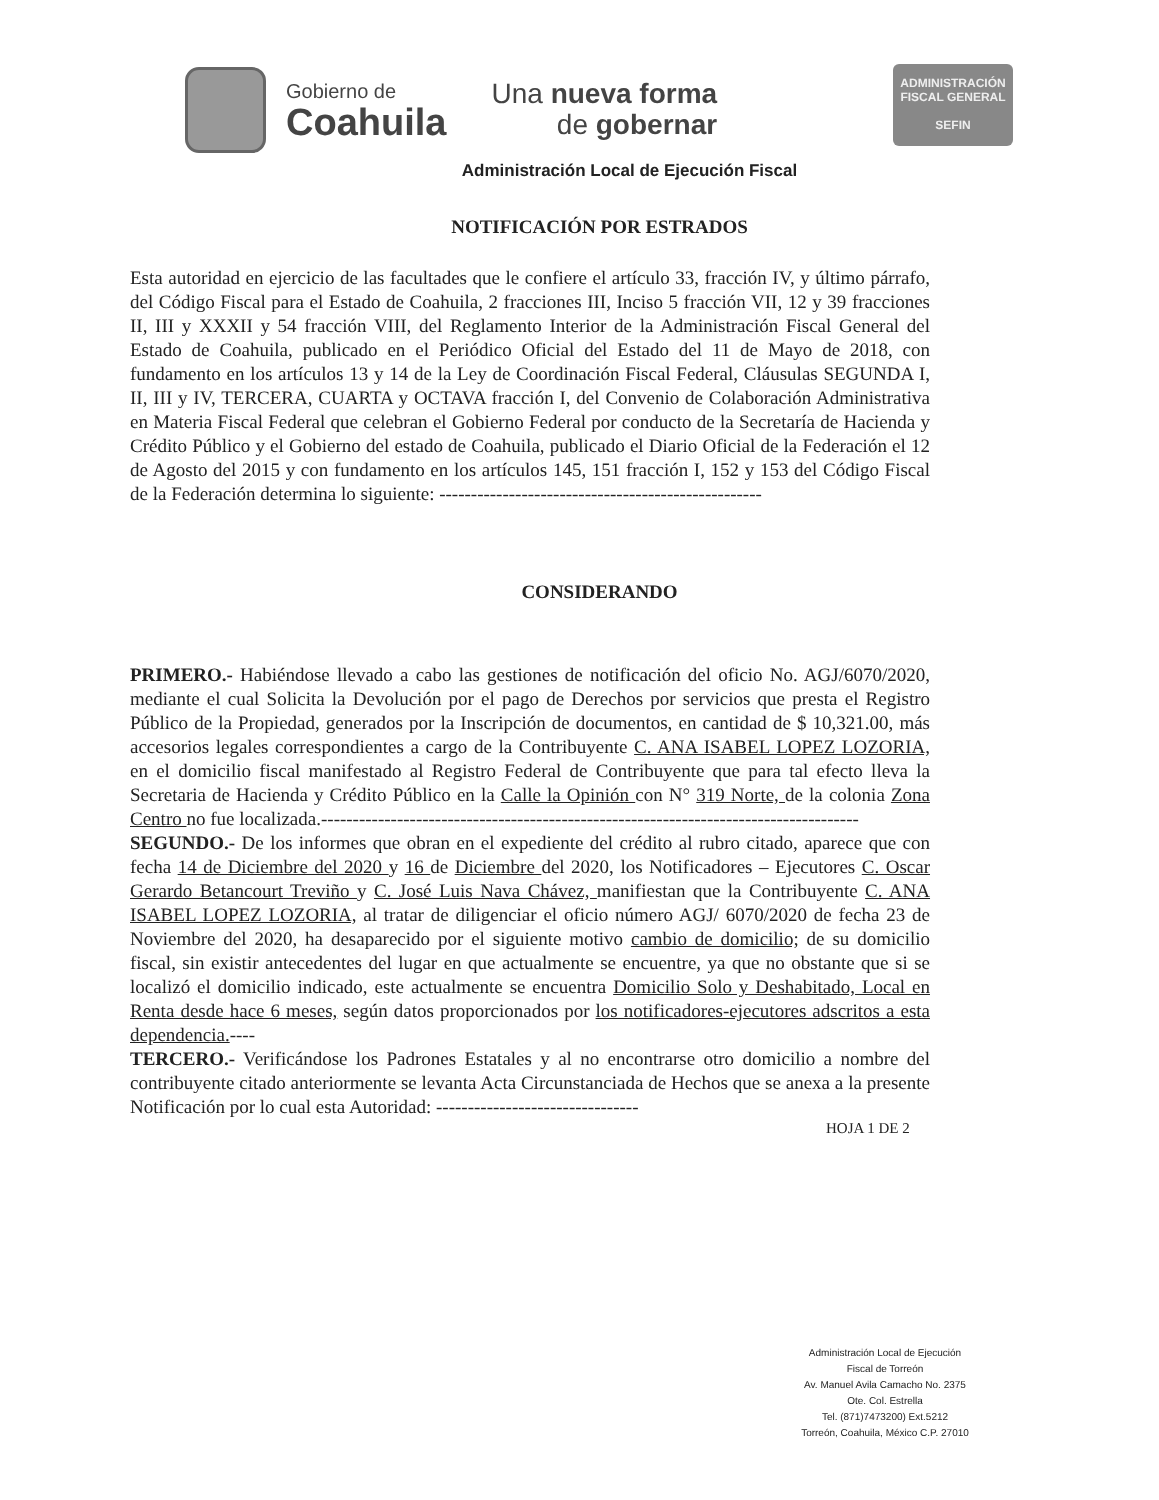Gobierno de
Coahuila
Una nueva forma
de gobernar
ADMINISTRACIÓN
FISCAL GENERAL
SEFIN
Administración Local de Ejecución Fiscal
NOTIFICACIÓN POR ESTRADOS
Esta autoridad en ejercicio de las facultades que le confiere el artículo 33, fracción IV, y último párrafo, del Código Fiscal para el Estado de Coahuila, 2 fracciones III, Inciso 5 fracción VII, 12 y 39 fracciones II, III y XXXII y 54 fracción VIII, del Reglamento Interior de la Administración Fiscal General del Estado de Coahuila, publicado en el Periódico Oficial del Estado del 11 de Mayo de 2018, con fundamento en los artículos 13 y 14 de la Ley de Coordinación Fiscal Federal, Cláusulas SEGUNDA I, II, III y IV, TERCERA, CUARTA y OCTAVA fracción I, del Convenio de Colaboración Administrativa en Materia Fiscal Federal que celebran el Gobierno Federal por conducto de la Secretaría de Hacienda y Crédito Público y el Gobierno del estado de Coahuila, publicado el Diario Oficial de la Federación el 12 de Agosto del 2015 y con fundamento en los artículos 145, 151 fracción I, 152 y 153 del Código Fiscal de la Federación determina lo siguiente: ---------------------------------------------------
CONSIDERANDO
PRIMERO.- Habiéndose llevado a cabo las gestiones de notificación del oficio No. AGJ/6070/2020, mediante el cual Solicita la Devolución por el pago de Derechos por servicios que presta el Registro Público de la Propiedad, generados por la Inscripción de documentos, en cantidad de $ 10,321.00, más accesorios legales correspondientes a cargo de la Contribuyente C. ANA ISABEL LOPEZ LOZORIA, en el domicilio fiscal manifestado al Registro Federal de Contribuyente que para tal efecto lleva la Secretaria de Hacienda y Crédito Público en la Calle la Opinión con N° 319 Norte, de la colonia Zona Centro no fue localizada.-------------------------------------------------------------------------------------
SEGUNDO.- De los informes que obran en el expediente del crédito al rubro citado, aparece que con fecha 14 de Diciembre del 2020 y 16 de Diciembre del 2020, los Notificadores – Ejecutores C. Oscar Gerardo Betancourt Treviño y C. José Luis Nava Chávez, manifiestan que la Contribuyente C. ANA ISABEL LOPEZ LOZORIA, al tratar de diligenciar el oficio número AGJ/ 6070/2020 de fecha 23 de Noviembre del 2020, ha desaparecido por el siguiente motivo cambio de domicilio; de su domicilio fiscal, sin existir antecedentes del lugar en que actualmente se encuentre, ya que no obstante que si se localizó el domicilio indicado, este actualmente se encuentra Domicilio Solo y Deshabitado, Local en Renta desde hace 6 meses, según datos proporcionados por los notificadores-ejecutores adscritos a esta dependencia.----
TERCERO.- Verificándose los Padrones Estatales y al no encontrarse otro domicilio a nombre del contribuyente citado anteriormente se levanta Acta Circunstanciada de Hechos que se anexa a la presente Notificación por lo cual esta Autoridad: --------------------------------
HOJA 1 DE 2
Administración Local de Ejecución
Fiscal de Torreón
Av. Manuel Avila Camacho No. 2375
Ote. Col. Estrella
Tel. (871)7473200) Ext.5212
Torreón, Coahuila, México C.P. 27010